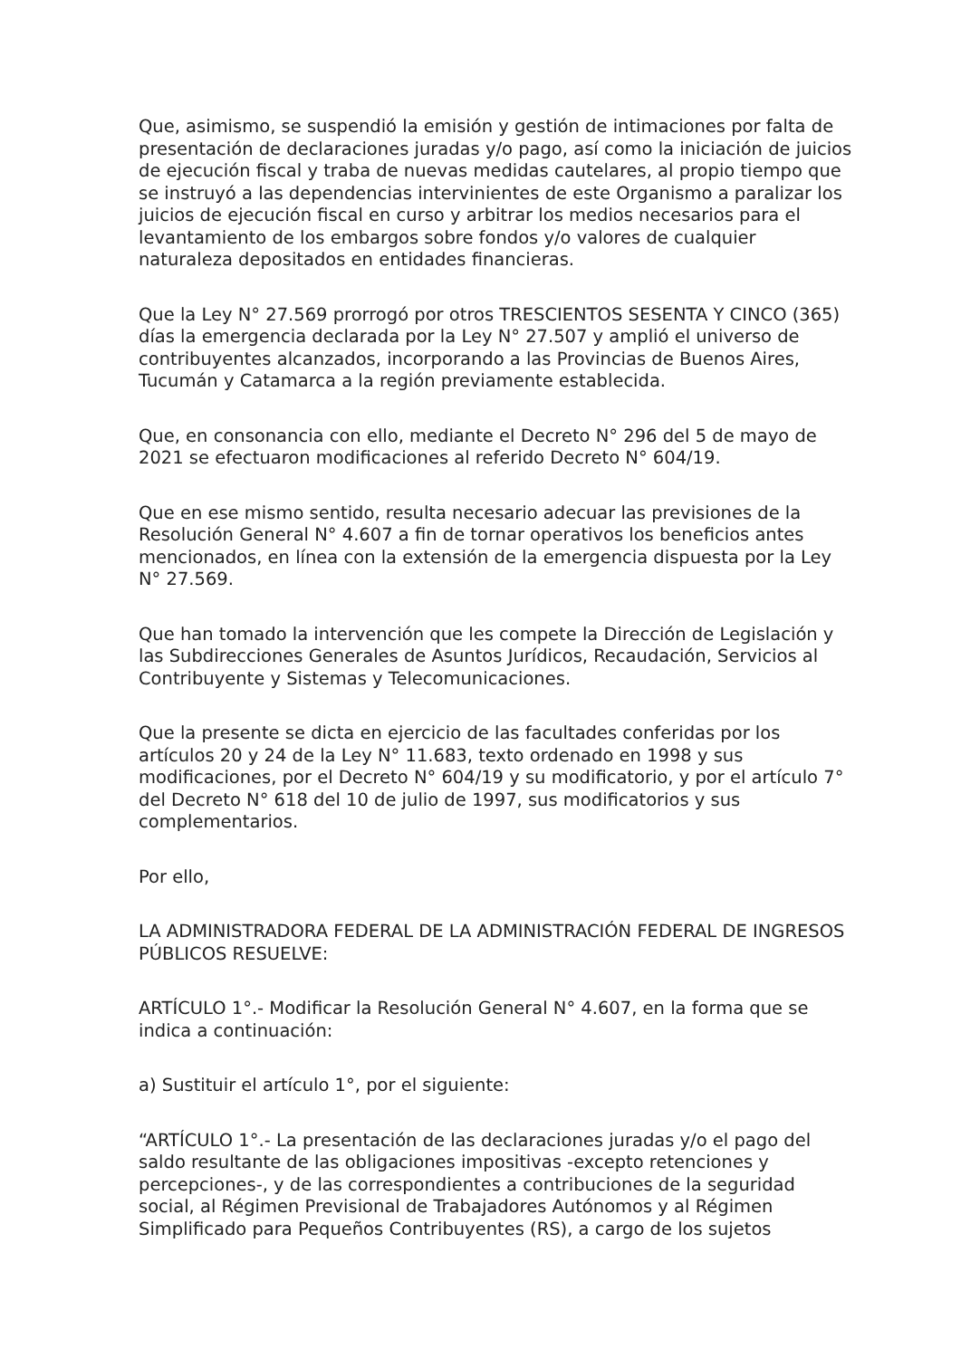Que, asimismo, se suspendió la emisión y gestión de intimaciones por falta de presentación de declaraciones juradas y/o pago, así como la iniciación de juicios de ejecución fiscal y traba de nuevas medidas cautelares, al propio tiempo que se instruyó a las dependencias intervinientes de este Organismo a paralizar los juicios de ejecución fiscal en curso y arbitrar los medios necesarios para el levantamiento de los embargos sobre fondos y/o valores de cualquier naturaleza depositados en entidades financieras.
Que la Ley N° 27.569 prorrogó por otros TRESCIENTOS SESENTA Y CINCO (365) días la emergencia declarada por la Ley N° 27.507 y amplió el universo de contribuyentes alcanzados, incorporando a las Provincias de Buenos Aires, Tucumán y Catamarca a la región previamente establecida.
Que, en consonancia con ello, mediante el Decreto N° 296 del 5 de mayo de 2021 se efectuaron modificaciones al referido Decreto N° 604/19.
Que en ese mismo sentido, resulta necesario adecuar las previsiones de la Resolución General N° 4.607 a fin de tornar operativos los beneficios antes mencionados, en línea con la extensión de la emergencia dispuesta por la Ley N° 27.569.
Que han tomado la intervención que les compete la Dirección de Legislación y las Subdirecciones Generales de Asuntos Jurídicos, Recaudación, Servicios al Contribuyente y Sistemas y Telecomunicaciones.
Que la presente se dicta en ejercicio de las facultades conferidas por los artículos 20 y 24 de la Ley N° 11.683, texto ordenado en 1998 y sus modificaciones, por el Decreto N° 604/19 y su modificatorio, y por el artículo 7° del Decreto N° 618 del 10 de julio de 1997, sus modificatorios y sus complementarios.
Por ello,
LA ADMINISTRADORA FEDERAL DE LA ADMINISTRACIÓN FEDERAL DE INGRESOS PÚBLICOS RESUELVE:
ARTÍCULO 1°.- Modificar la Resolución General N° 4.607, en la forma que se indica a continuación:
a) Sustituir el artículo 1°, por el siguiente:
“ARTÍCULO 1°.- La presentación de las declaraciones juradas y/o el pago del saldo resultante de las obligaciones impositivas -excepto retenciones y percepciones-, y de las correspondientes a contribuciones de la seguridad social, al Régimen Previsional de Trabajadores Autónomos y al Régimen Simplificado para Pequeños Contribuyentes (RS), a cargo de los sujetos